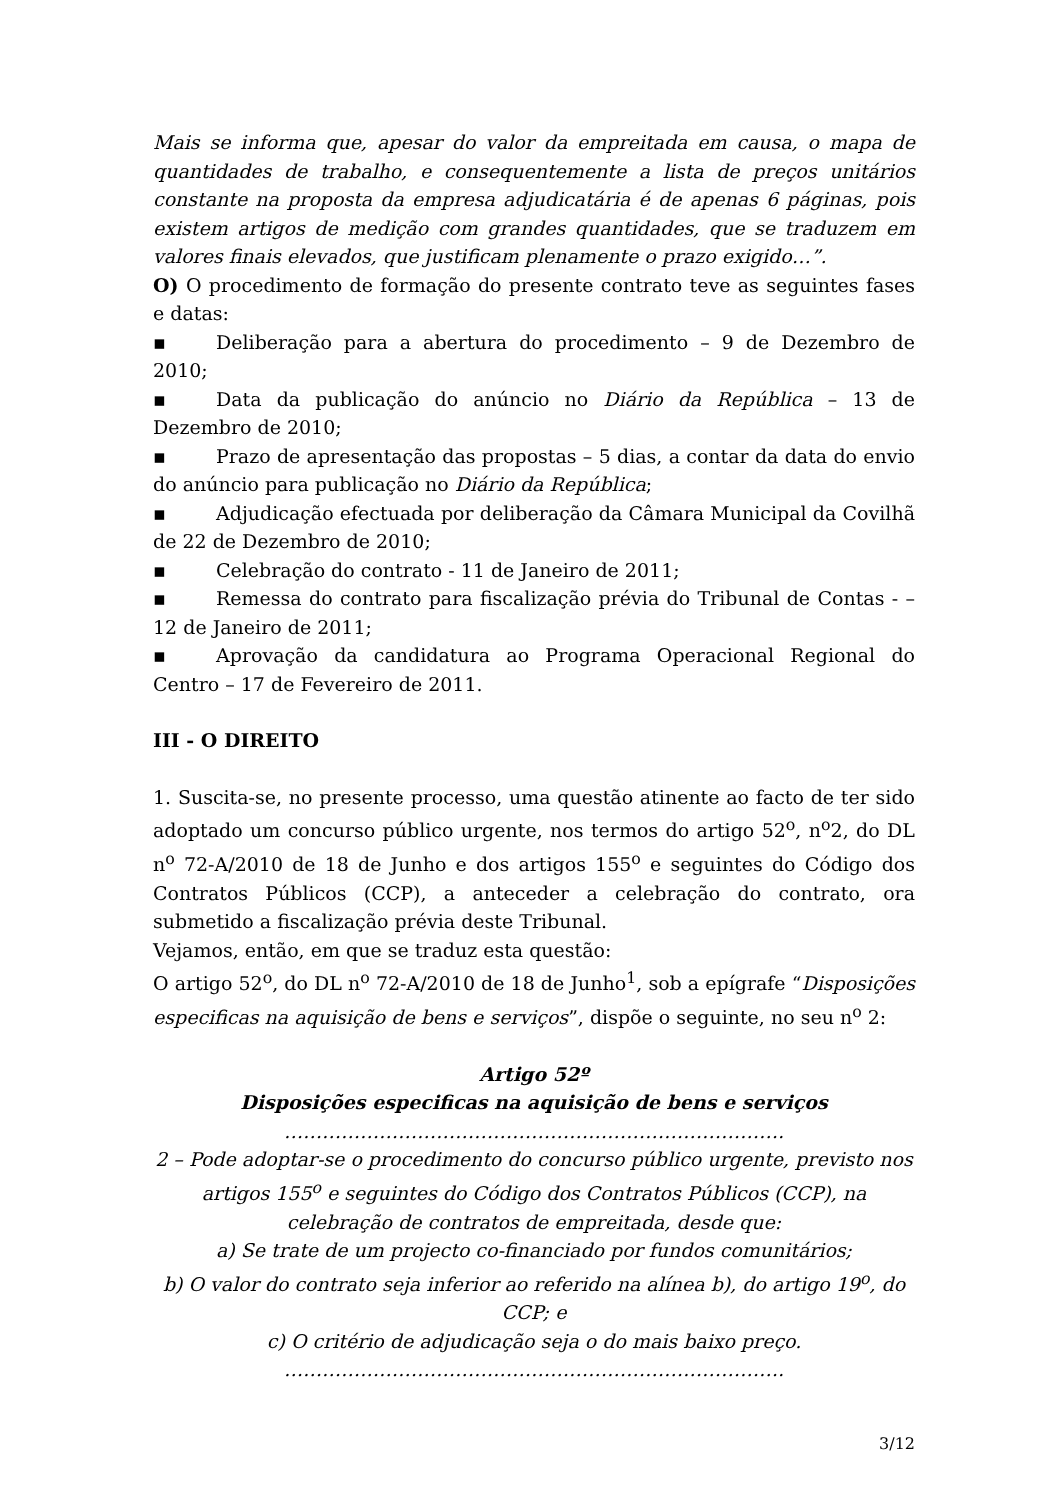Mais se informa que, apesar do valor da empreitada em causa, o mapa de quantidades de trabalho, e consequentemente a lista de preços unitários constante na proposta da empresa adjudicatária é de apenas 6 páginas, pois existem artigos de medição com grandes quantidades, que se traduzem em valores finais elevados, que justificam plenamente o prazo exigido…”.
O) O procedimento de formação do presente contrato teve as seguintes fases e datas:
▪ Deliberação para a abertura do procedimento – 9 de Dezembro de 2010;
▪ Data da publicação do anúncio no Diário da República – 13 de Dezembro de 2010;
▪ Prazo de apresentação das propostas – 5 dias, a contar da data do envio do anúncio para publicação no Diário da República;
▪ Adjudicação efectuada por deliberação da Câmara Municipal da Covilhã de 22 de Dezembro de 2010;
▪ Celebração do contrato - 11 de Janeiro de 2011;
▪ Remessa do contrato para fiscalização prévia do Tribunal de Contas - – 12 de Janeiro de 2011;
▪ Aprovação da candidatura ao Programa Operacional Regional do Centro – 17 de Fevereiro de 2011.
III - O DIREITO
1. Suscita-se, no presente processo, uma questão atinente ao facto de ter sido adoptado um concurso público urgente, nos termos do artigo 52<sup>o</sup>, n<sup>o</sup>2, do DL n<sup>o</sup> 72-A/2010 de 18 de Junho e dos artigos 155<sup>o</sup> e seguintes do Código dos Contratos Públicos (CCP), a anteceder a celebração do contrato, ora submetido a fiscalização prévia deste Tribunal.
Vejamos, então, em que se traduz esta questão:
O artigo 52<sup>o</sup>, do DL n<sup>o</sup> 72-A/2010 de 18 de Junho<sup>1</sup>, sob a epígrafe “Disposições especificas na aquisição de bens e serviços”, dispõe o seguinte, no seu n<sup>o</sup> 2:
Artigo 52º
Disposições especificas na aquisição de bens e serviços
…………………………………………………………………….
2 – Pode adoptar-se o procedimento do concurso público urgente, previsto nos artigos 155<sup>o</sup> e seguintes do Código dos Contratos Públicos (CCP), na celebração de contratos de empreitada, desde que:
a) Se trate de um projecto co-financiado por fundos comunitários;
b) O valor do contrato seja inferior ao referido na alínea b), do artigo 19<sup>o</sup>, do CCP; e
c) O critério de adjudicação seja o do mais baixo preço.
…………………………………………………………………….
3/12